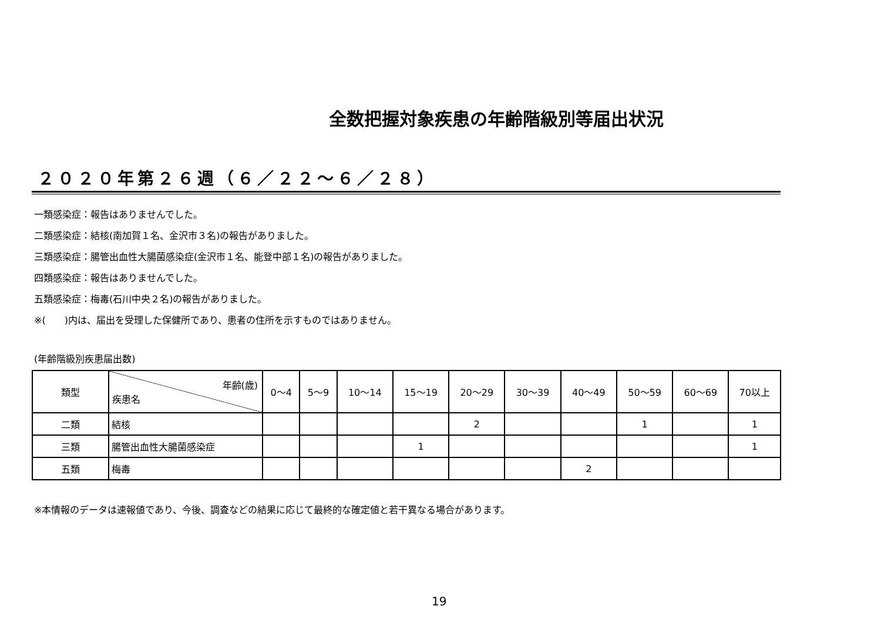全数把握対象疾患の年齢階級別等届出状況
２０２０年第２６週（６／２２～６／２８）
一類感染症：報告はありませんでした。
二類感染症：結核(南加賀１名、金沢市３名)の報告がありました。
三類感染症：腸管出血性大腸菌感染症(金沢市１名、能登中部１名)の報告がありました。
四類感染症：報告はありませんでした。
五類感染症：梅毒(石川中央２名)の報告がありました。
※(　　)内は、届出を受理した保健所であり、患者の住所を示すものではありません。
(年齢階級別疾患届出数)
| 類型 | 年齢(歳) 疾患名 | 0～4 | 5～9 | 10～14 | 15～19 | 20～29 | 30～39 | 40～49 | 50～59 | 60～69 | 70以上 |
| --- | --- | --- | --- | --- | --- | --- | --- | --- | --- | --- | --- |
| 二類 | 結核 | | | | | 2 | | | 1 | | 1 |
| 三類 | 腸管出血性大腸菌感染症 | | | | 1 | | | | | | 1 |
| 五類 | 梅毒 | | | | | | | 2 | | | |
※本情報のデータは速報値であり、今後、調査などの結果に応じて最終的な確定値と若干異なる場合があります。
19